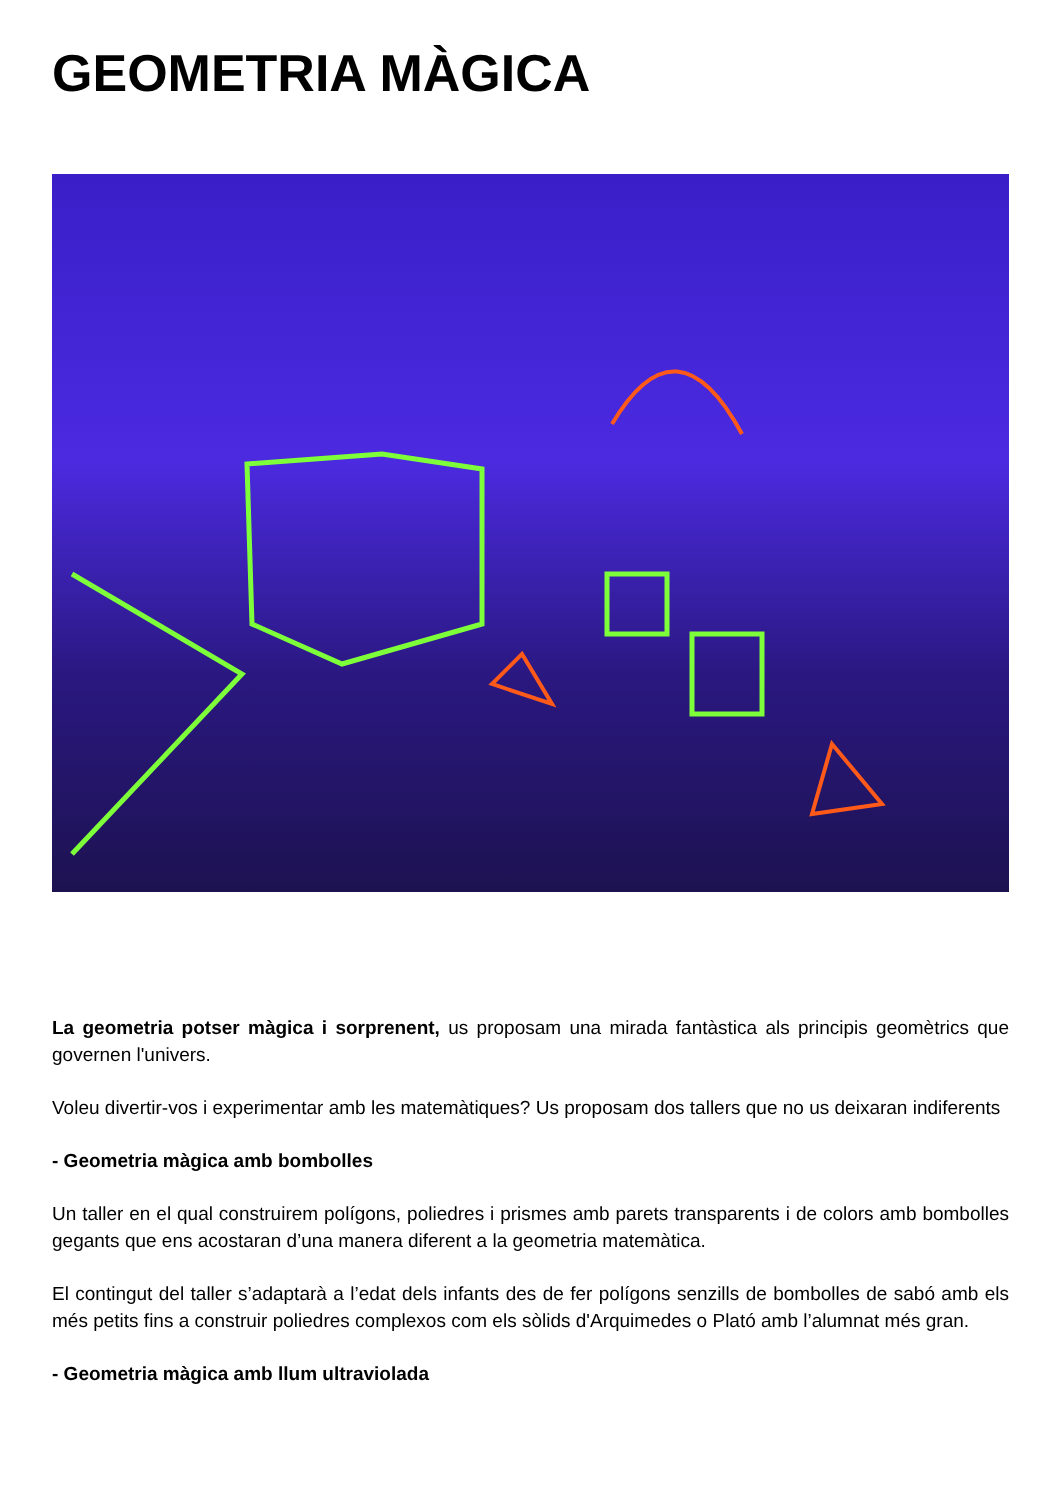GEOMETRIA MÀGICA
La geometria potser màgica i sorprenent, us proposam una mirada fantàstica als principis geomètrics que governen l'univers.
Voleu divertir-vos i experimentar amb les matemàtiques? Us proposam dos tallers que no us deixaran indiferents
- Geometria màgica amb bombolles
Un taller en el qual construirem polígons, poliedres i prismes amb parets transparents i de colors amb bombolles gegants que ens acostaran d’una manera diferent a la geometria matemàtica.
El contingut del taller s’adaptarà a l’edat dels infants des de fer polígons senzills de bombolles de sabó amb els més petits fins a construir poliedres complexos com els sòlids d'Arquimedes o Plató amb l’alumnat més gran.
- Geometria màgica amb llum ultraviolada